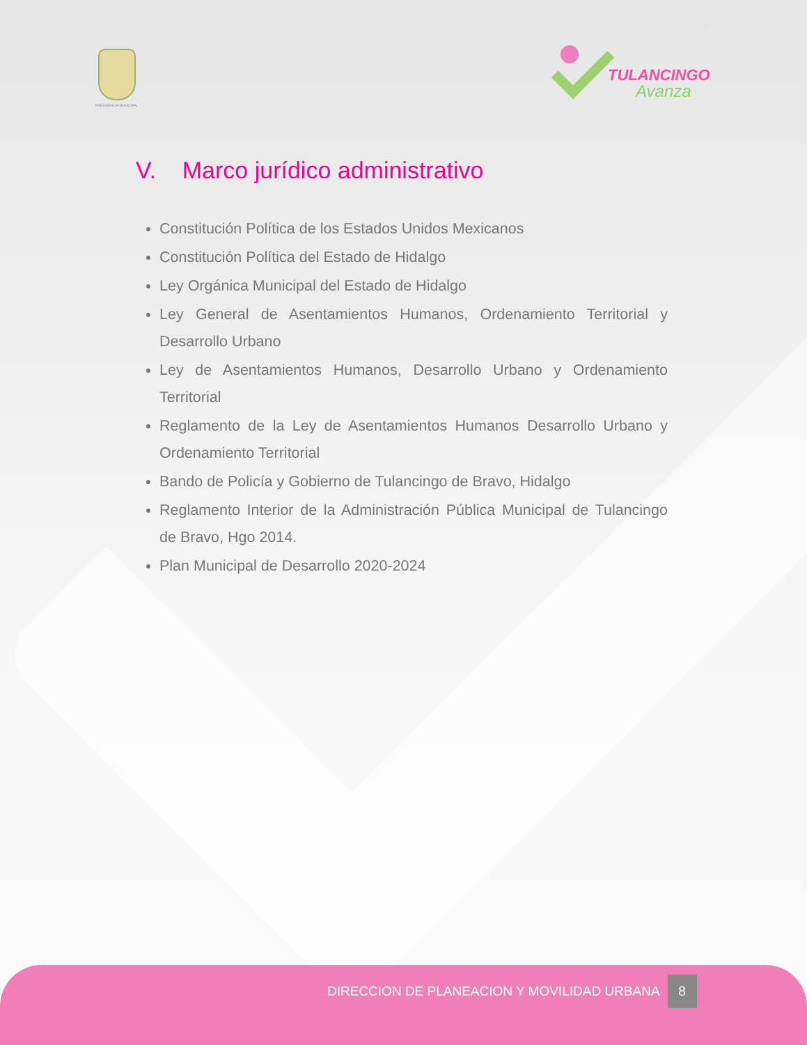PRESIDENCIA MUNICIPAL
TULANCINGO
Avanza
V. Marco jurídico administrativo
Constitución Política de los Estados Unidos Mexicanos
Constitución Política del Estado de Hidalgo
Ley Orgánica Municipal del Estado de Hidalgo
Ley General de Asentamientos Humanos, Ordenamiento Territorial y Desarrollo Urbano
Ley de Asentamientos Humanos, Desarrollo Urbano y Ordenamiento Territorial
Reglamento de la Ley de Asentamientos Humanos Desarrollo Urbano y Ordenamiento Territorial
Bando de Policía y Gobierno de Tulancingo de Bravo, Hidalgo
Reglamento Interior de la Administración Pública Municipal de Tulancingo de Bravo, Hgo 2014.
Plan Municipal de Desarrollo 2020-2024
DIRECCION DE PLANEACION Y MOVILIDAD URBANA 8